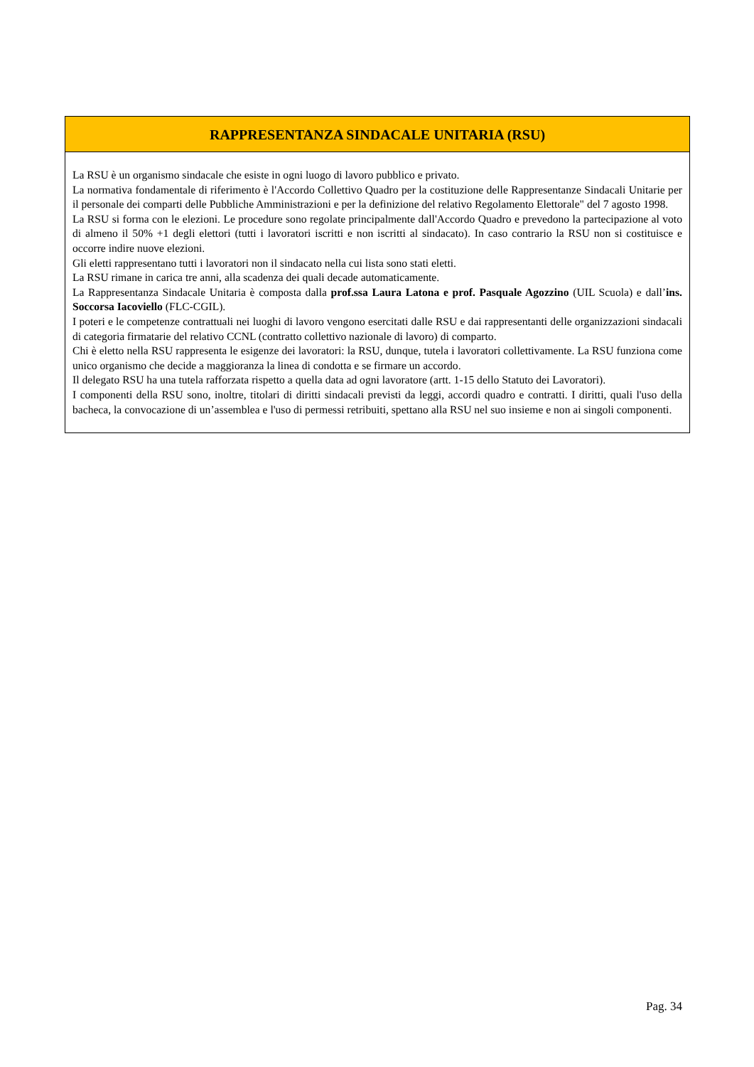| RAPPRESENTANZA SINDACALE UNITARIA (RSU) |
| --- |
| La RSU è un organismo sindacale che esiste in ogni luogo di lavoro pubblico e privato. La normativa fondamentale di riferimento è l'Accordo Collettivo Quadro per la costituzione delle Rappresentanze Sindacali Unitarie per il personale dei comparti delle Pubbliche Amministrazioni e per la definizione del relativo Regolamento Elettorale" del 7 agosto 1998. La RSU si forma con le elezioni. Le procedure sono regolate principalmente dall'Accordo Quadro e prevedono la partecipazione al voto di almeno il 50% +1 degli elettori (tutti i lavoratori iscritti e non iscritti al sindacato). In caso contrario la RSU non si costituisce e occorre indire nuove elezioni. Gli eletti rappresentano tutti i lavoratori non il sindacato nella cui lista sono stati eletti. La RSU rimane in carica tre anni, alla scadenza dei quali decade automaticamente. La Rappresentanza Sindacale Unitaria è composta dalla prof.ssa Laura Latona e prof. Pasquale Agozzino (UIL Scuola) e dall’ ins. Soccorsa Iacoviello (FLC-CGIL). I poteri e le competenze contrattuali nei luoghi di lavoro vengono esercitati dalle RSU e dai rappresentanti delle organizzazioni sindacali di categoria firmatarie del relativo CCNL (contratto collettivo nazionale di lavoro) di comparto. Chi è eletto nella RSU rappresenta le esigenze dei lavoratori: la RSU, dunque, tutela i lavoratori collettivamente. La RSU funziona come unico organismo che decide a maggioranza la linea di condotta e se firmare un accordo. Il delegato RSU ha una tutela rafforzata rispetto a quella data ad ogni lavoratore (artt. 1-15 dello Statuto dei Lavoratori). I componenti della RSU sono, inoltre, titolari di diritti sindacali previsti da leggi, accordi quadro e contratti. I diritti, quali l'uso della bacheca, la convocazione di un’assemblea e l'uso di permessi retribuiti, spettano alla RSU nel suo insieme e non ai singoli componenti. |
Pag. 34